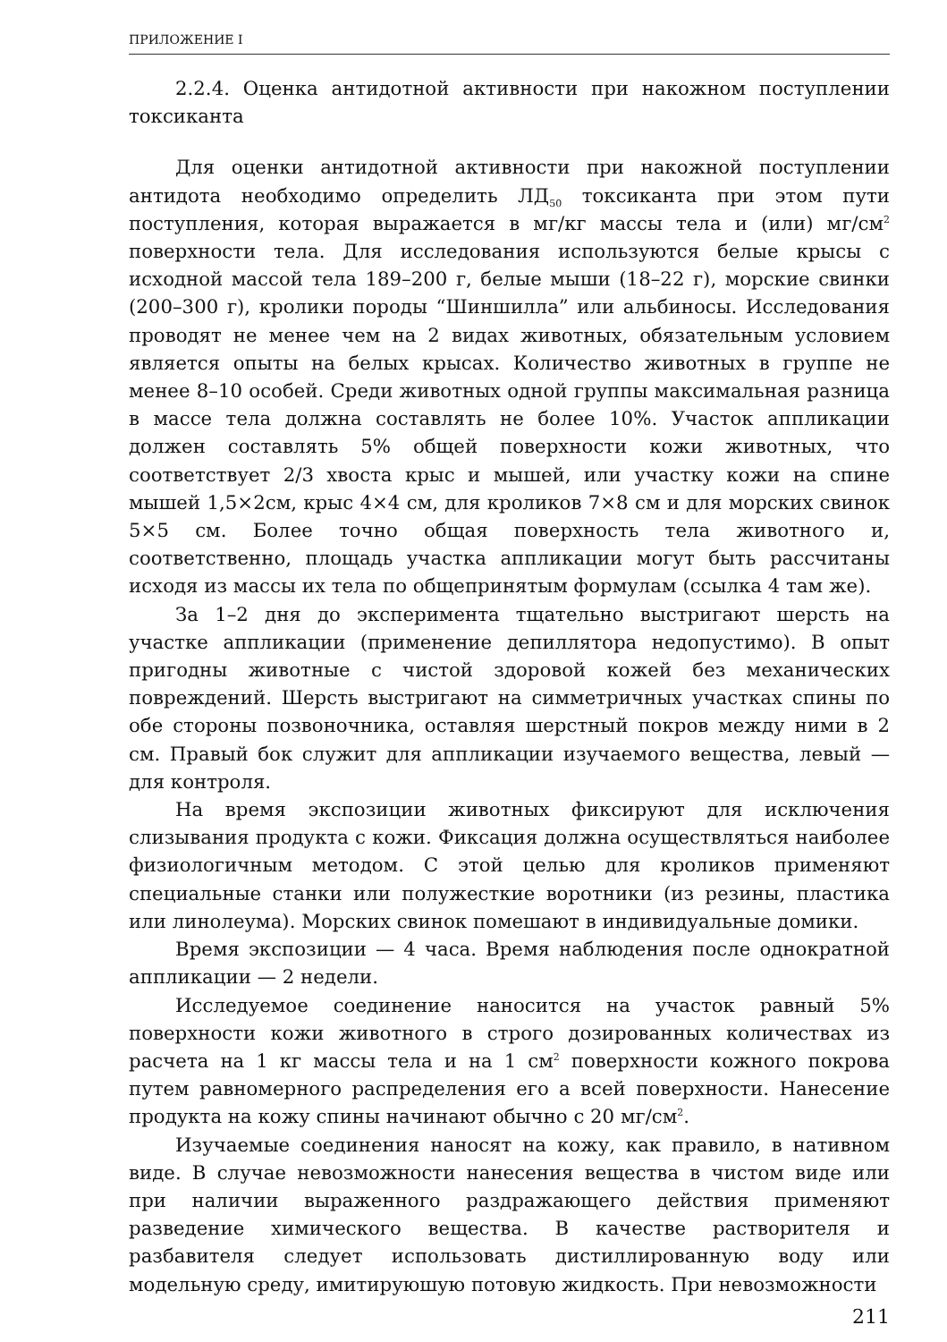ПРИЛОЖЕНИЕ I
2.2.4. Оценка антидотной активности при накожном поступлении токсиканта
Для оценки антидотной активности при накожной поступлении антидота необходимо определить ЛД<sub>50</sub> токсиканта при этом пути поступления, которая выражается в мг/кг массы тела и (или) мг/см<sup>2</sup> поверхности тела. Для исследования используются белые крысы с исходной массой тела 189–200 г, белые мыши (18–22 г), морские свинки (200–300 г), кролики породы “Шиншилла” или альбиносы. Исследования проводят не менее чем на 2 видах животных, обязательным условием является опыты на белых крысах. Количество животных в группе не менее 8–10 особей. Среди животных одной группы максимальная разница в массе тела должна составлять не более 10%. Участок аппликации должен составлять 5% общей поверхности кожи животных, что соответствует 2/3 хвоста крыс и мышей, или участку кожи на спине мышей 1,5×2см, крыс 4×4 см, для кроликов 7×8 см и для морских свинок 5×5 см. Более точно общая поверхность тела животного и, соответственно, площадь участка аппликации могут быть рассчитаны исходя из массы их тела по общепринятым формулам (ссылка 4 там же).
За 1–2 дня до эксперимента тщательно выстригают шерсть на участке аппликации (применение депиллятора недопустимо). В опыт пригодны животные с чистой здоровой кожей без механических повреждений. Шерсть выстригают на симметричных участках спины по обе стороны позвоночника, оставляя шерстный покров между ними в 2 см. Правый бок служит для аппликации изучаемого вещества, левый — для контроля.
На время экспозиции животных фиксируют для исключения слизывания продукта с кожи. Фиксация должна осуществляться наиболее физиологичным методом. С этой целью для кроликов применяют специальные станки или полужесткие воротники (из резины, пластика или линолеума). Морских свинок помешают в индивидуальные домики.
Время экспозиции — 4 часа. Время наблюдения после однократной аппликации — 2 недели.
Исследуемое соединение наносится на участок равный 5% поверхности кожи животного в строго дозированных количествах из расчета на 1 кг массы тела и на 1 см<sup>2</sup> поверхности кожного покрова путем равномерного распределения его а всей поверхности. Нанесение продукта на кожу спины начинают обычно с 20 мг/см<sup>2</sup>.
Изучаемые соединения наносят на кожу, как правило, в нативном виде. В случае невозможности нанесения вещества в чистом виде или при наличии выраженного раздражающего действия применяют разведение химического вещества. В качестве растворителя и разбавителя следует использовать дистиллированную воду или модельную среду, имитируюшую потовую жидкость. При невозможности
211